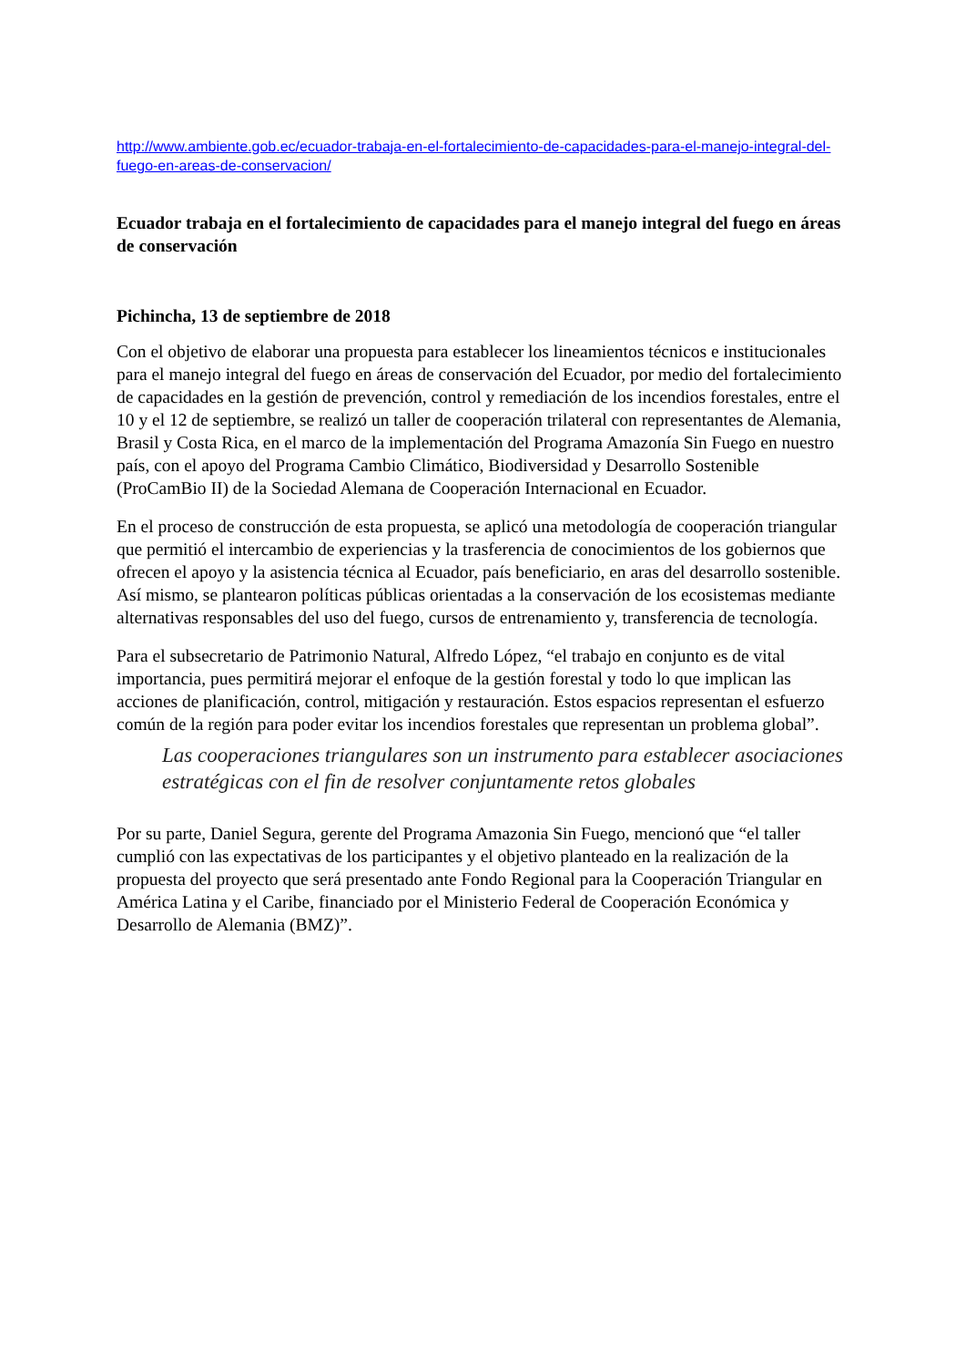http://www.ambiente.gob.ec/ecuador-trabaja-en-el-fortalecimiento-de-capacidades-para-el-manejo-integral-del-fuego-en-areas-de-conservacion/
Ecuador trabaja en el fortalecimiento de capacidades para el manejo integral del fuego en áreas de conservación
Pichincha, 13 de septiembre de 2018
Con el objetivo de elaborar una propuesta para establecer los lineamientos técnicos e institucionales para el manejo integral del fuego en áreas de conservación del Ecuador, por medio del fortalecimiento de capacidades en la gestión de prevención, control y remediación de los incendios forestales, entre el 10 y el 12 de septiembre, se realizó un taller de cooperación trilateral con representantes de Alemania, Brasil y Costa Rica, en el marco de la implementación del Programa Amazonía Sin Fuego en nuestro país, con el apoyo del Programa Cambio Climático, Biodiversidad y Desarrollo Sostenible (ProCamBio II) de la Sociedad Alemana de Cooperación Internacional en Ecuador.
En el proceso de construcción de esta propuesta, se aplicó una metodología de cooperación triangular que permitió el intercambio de experiencias y la trasferencia de conocimientos de los gobiernos que ofrecen el apoyo y la asistencia técnica al Ecuador, país beneficiario, en aras del desarrollo sostenible. Así mismo, se plantearon políticas públicas orientadas a la conservación de los ecosistemas mediante alternativas responsables del uso del fuego, cursos de entrenamiento y, transferencia de tecnología.
Para el subsecretario de Patrimonio Natural, Alfredo López, “el trabajo en conjunto es de vital importancia, pues permitirá mejorar el enfoque de la gestión forestal y todo lo que implican las acciones de planificación, control, mitigación y restauración. Estos espacios representan el esfuerzo común de la región para poder evitar los incendios forestales que representan un problema global”.
Las cooperaciones triangulares son un instrumento para establecer asociaciones estratégicas con el fin de resolver conjuntamente retos globales
Por su parte, Daniel Segura, gerente del Programa Amazonia Sin Fuego, mencionó que “el taller cumplió con las expectativas de los participantes y el objetivo planteado en la realización de la propuesta del proyecto que será presentado ante Fondo Regional para la Cooperación Triangular en América Latina y el Caribe, financiado por el Ministerio Federal de Cooperación Económica y Desarrollo de Alemania (BMZ)”.